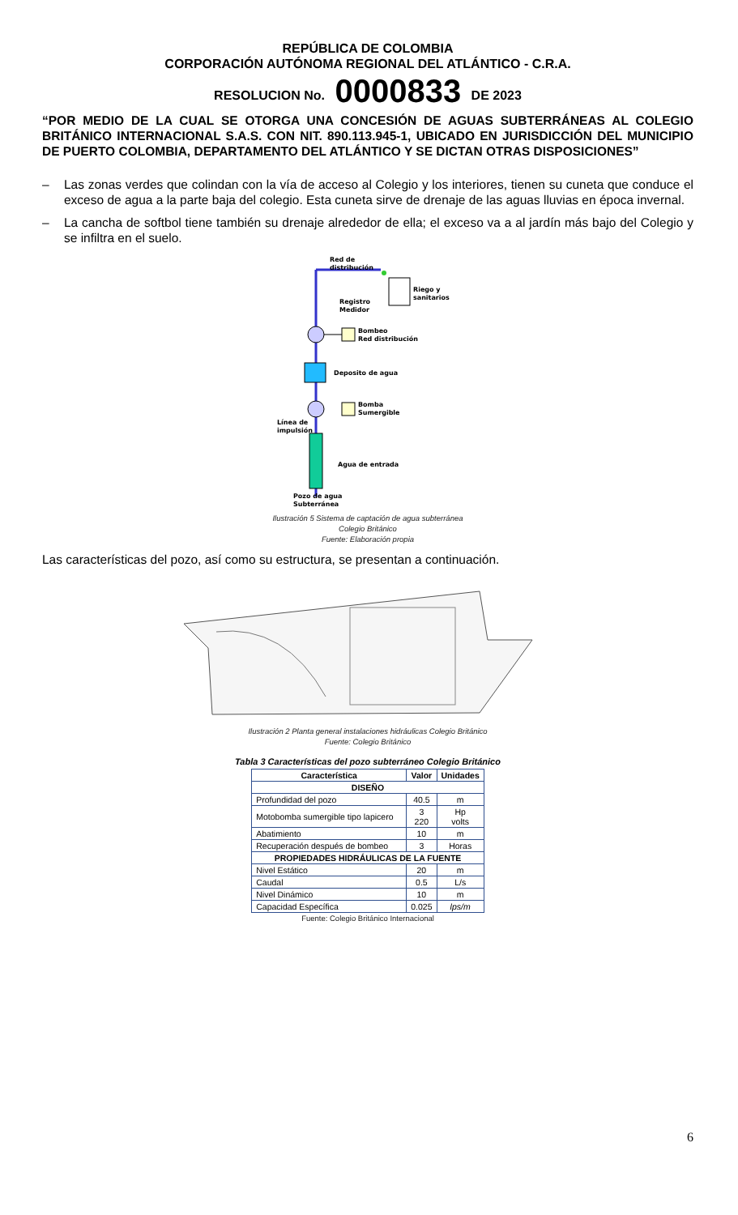REPÚBLICA DE COLOMBIA
CORPORACIÓN AUTÓNOMA REGIONAL DEL ATLÁNTICO - C.R.A.
RESOLUCION No. 0000833 DE 2023
“POR MEDIO DE LA CUAL SE OTORGA UNA CONCESIÓN DE AGUAS SUBTERRÁNEAS AL COLEGIO BRITÁNICO INTERNACIONAL S.A.S. CON NIT. 890.113.945-1, UBICADO EN JURISDICCIÓN DEL MUNICIPIO DE PUERTO COLOMBIA, DEPARTAMENTO DEL ATLÁNTICO Y SE DICTAN OTRAS DISPOSICIONES”
– Las zonas verdes que colindan con la vía de acceso al Colegio y los interiores, tienen su cuneta que conduce el exceso de agua a la parte baja del colegio. Esta cuneta sirve de drenaje de las aguas lluvias en época invernal.
– La cancha de softbol tiene también su drenaje alrededor de ella; el exceso va a al jardín más bajo del Colegio y se infiltra en el suelo.
Red de
distribución
Riego y
sanitarios
Registro
Medidor
Bombeo
Red distribución
Deposito de agua
Bomba
Sumergible
Línea de
impulsión
Agua de entrada
Pozo de agua
Subterránea
Ilustración 5 Sistema de captación de agua subterránea
Colegio Británico
Fuente: Elaboración propia
Las características del pozo, así como su estructura, se presentan a continuación.
Ilustración 2 Planta general instalaciones hidráulicas Colegio Británico
Fuente: Colegio Británico
Tabla 3 Características del pozo subterráneo Colegio Británico
| Característica | Valor | Unidades |
| --- | --- | --- |
| DISEÑO | | |
| Profundidad del pozo | 40.5 | m |
| Motobomba sumergible tipo lapicero | 3 220 | Hp volts |
| Abatimiento | 10 | m |
| Recuperación después de bombeo | 3 | Horas |
| PROPIEDADES HIDRÁULICAS DE LA FUENTE | | |
| Nivel Estático | 20 | m |
| Caudal | 0.5 | L/s |
| Nivel Dinámico | 10 | m |
| Capacidad Específica | 0.025 | lps/m |
Fuente: Colegio Británico Internacional
6